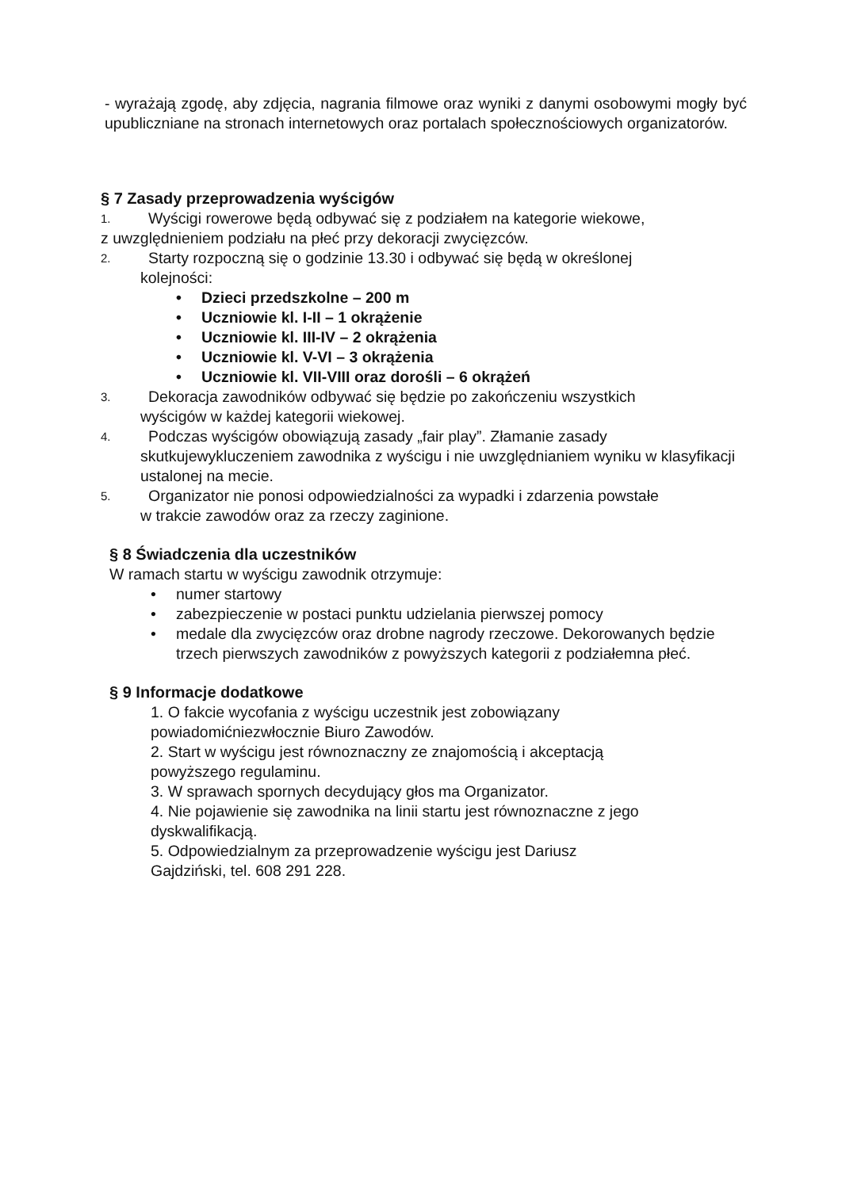- wyrażają zgodę, aby zdjęcia, nagrania filmowe oraz wyniki z danymi osobowymi mogły być upubliczniane na stronach internetowych oraz portalach społecznościowych organizatorów.
§ 7 Zasady przeprowadzenia wyścigów
1. Wyścigi rowerowe będą odbywać się z podziałem na kategorie wiekowe,
z uwzględnieniem podziału na płeć przy dekoracji zwycięzców.
2. Starty rozpoczną się o godzinie 13.30 i odbywać się będą w określonej
kolejności:
• Dzieci przedszkolne – 200 m
• Uczniowie kl. I-II – 1 okrążenie
• Uczniowie kl. III-IV – 2 okrążenia
• Uczniowie kl. V-VI – 3 okrążenia
• Uczniowie kl. VII-VIII oraz dorośli – 6 okrążeń
3. Dekoracja zawodników odbywać się będzie po zakończeniu wszystkich
wyścigów w każdej kategorii wiekowej.
4. Podczas wyścigów obowiązują zasady „fair play”. Złamanie zasady
skutkujewykluczeniem zawodnika z wyścigu i nie uwzględnianiem wyniku w klasyfikacji ustalonej na mecie.
5. Organizator nie ponosi odpowiedzialności za wypadki i zdarzenia powstałe
w trakcie zawodów oraz za rzeczy zaginione.
§ 8 Świadczenia dla uczestników
W ramach startu w wyścigu zawodnik otrzymuje:
• numer startowy
• zabezpieczenie w postaci punktu udzielania pierwszej pomocy
• medale dla zwycięzców oraz drobne nagrody rzeczowe. Dekorowanych będzie trzech pierwszych zawodników z powyższych kategorii z podziałemna płeć.
§ 9 Informacje dodatkowe
1. O fakcie wycofania z wyścigu uczestnik jest zobowiązany powiadomićniezwłocznie Biuro Zawodów.
2. Start w wyścigu jest równoznaczny ze znajomością i akceptacją powyższego regulaminu.
3. W sprawach spornych decydujący głos ma Organizator.
4. Nie pojawienie się zawodnika na linii startu jest równoznaczne z jego dyskwalifikacją.
5. Odpowiedzialnym za przeprowadzenie wyścigu jest Dariusz Gajdziński, tel. 608 291 228.